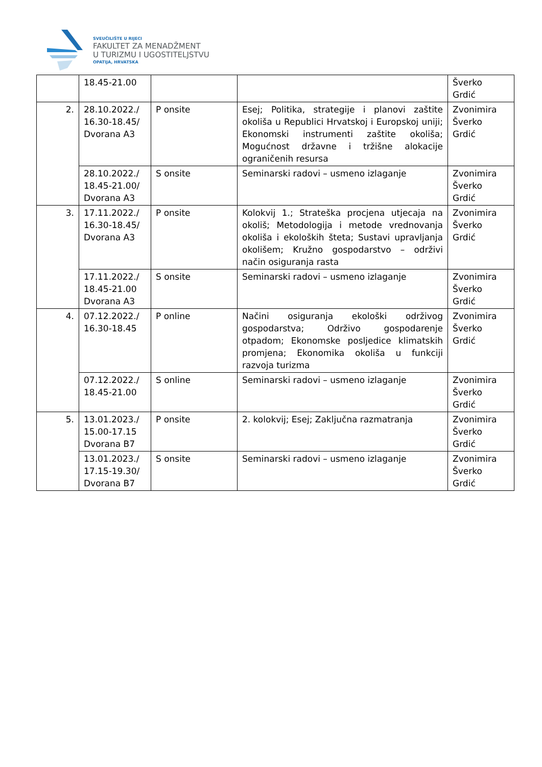SVEUČILIŠTE U RIJECI
FAKULTET ZA MENADŽMENT
U TURIZMU I UGOSTITELJSTVU
OPATIJA, HRVATSKA
| | 18.45-21.00 | | | Šverko Grdić |
| 2. | 28.10.2022./ 16.30-18.45/ Dvorana A3 | P onsite | Esej; Politika, strategije i planovi zaštite okoliša u Republici Hrvatskoj i Europskoj uniji; Ekonomski instrumenti zaštite okoliša; Mogućnost državne i tržišne alokacije ograničenih resursa | Zvonimira Šverko Grdić |
| | 28.10.2022./ 18.45-21.00/ Dvorana A3 | S onsite | Seminarski radovi – usmeno izlaganje | Zvonimira Šverko Grdić |
| 3. | 17.11.2022./ 16.30-18.45/ Dvorana A3 | P onsite | Kolokvij 1.; Strateška procjena utjecaja na okoliš; Metodologija i metode vrednovanja okoliša i ekoloških šteta; Sustavi upravljanja okolišem; Kružno gospodarstvo – održivi način osiguranja rasta | Zvonimira Šverko Grdić |
| | 17.11.2022./ 18.45-21.00 Dvorana A3 | S onsite | Seminarski radovi – usmeno izlaganje | Zvonimira Šverko Grdić |
| 4. | 07.12.2022./ 16.30-18.45 | P online | Načini osiguranja ekološki održivog gospodarstva; Održivo gospodarenje otpadom; Ekonomske posljedice klimatskih promjena; Ekonomika okoliša u funkciji razvoja turizma | Zvonimira Šverko Grdić |
| | 07.12.2022./ 18.45-21.00 | S online | Seminarski radovi – usmeno izlaganje | Zvonimira Šverko Grdić |
| 5. | 13.01.2023./ 15.00-17.15 Dvorana B7 | P onsite | 2. kolokvij; Esej; Zaključna razmatranja | Zvonimira Šverko Grdić |
| | 13.01.2023./ 17.15-19.30/ Dvorana B7 | S onsite | Seminarski radovi – usmeno izlaganje | Zvonimira Šverko Grdić |